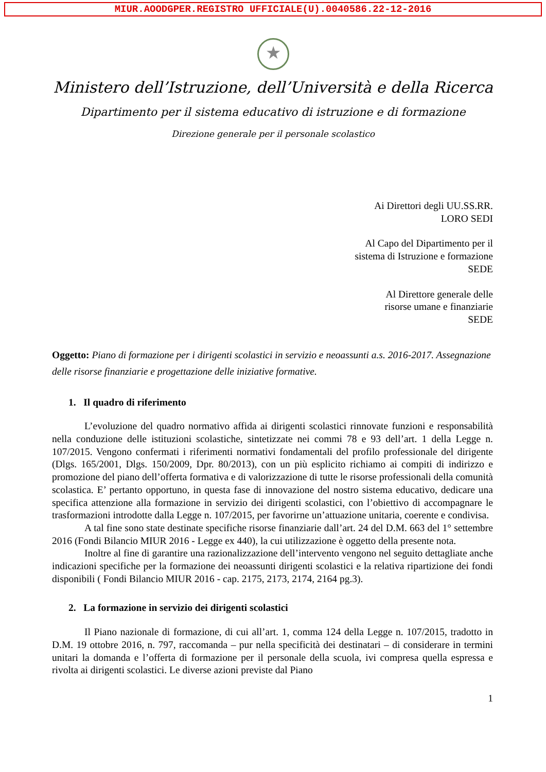MIUR.AOODGPER.REGISTRO UFFICIALE(U).0040586.22-12-2016
★
Ministero dell’Istruzione, dell’Università e della Ricerca
Dipartimento per il sistema educativo di istruzione e di formazione
Direzione generale per il personale scolastico
Ai Direttori degli UU.SS.RR.
LORO SEDI
Al Capo del Dipartimento per il
sistema di Istruzione e formazione
SEDE
Al Direttore generale delle
risorse umane e finanziarie
SEDE
Oggetto: Piano di formazione per i dirigenti scolastici in servizio e neoassunti a.s. 2016-2017. Assegnazione delle risorse finanziarie e progettazione delle iniziative formative.
1. Il quadro di riferimento
L’evoluzione del quadro normativo affida ai dirigenti scolastici rinnovate funzioni e responsabilità nella conduzione delle istituzioni scolastiche, sintetizzate nei commi 78 e 93 dell’art. 1 della Legge n. 107/2015. Vengono confermati i riferimenti normativi fondamentali del profilo professionale del dirigente (Dlgs. 165/2001, Dlgs. 150/2009, Dpr. 80/2013), con un più esplicito richiamo ai compiti di indirizzo e promozione del piano dell’offerta formativa e di valorizzazione di tutte le risorse professionali della comunità scolastica. E’ pertanto opportuno, in questa fase di innovazione del nostro sistema educativo, dedicare una specifica attenzione alla formazione in servizio dei dirigenti scolastici, con l’obiettivo di accompagnare le trasformazioni introdotte dalla Legge n. 107/2015, per favorirne un’attuazione unitaria, coerente e condivisa.
A tal fine sono state destinate specifiche risorse finanziarie dall’art. 24 del D.M. 663 del 1° settembre 2016 (Fondi Bilancio MIUR 2016 - Legge ex 440), la cui utilizzazione è oggetto della presente nota.
Inoltre al fine di garantire una razionalizzazione dell’intervento vengono nel seguito dettagliate anche indicazioni specifiche per la formazione dei neoassunti dirigenti scolastici e la relativa ripartizione dei fondi disponibili ( Fondi Bilancio MIUR 2016 - cap. 2175, 2173, 2174, 2164 pg.3).
2. La formazione in servizio dei dirigenti scolastici
Il Piano nazionale di formazione, di cui all’art. 1, comma 124 della Legge n. 107/2015, tradotto in D.M. 19 ottobre 2016, n. 797, raccomanda – pur nella specificità dei destinatari – di considerare in termini unitari la domanda e l’offerta di formazione per il personale della scuola, ivi compresa quella espressa e rivolta ai dirigenti scolastici. Le diverse azioni previste dal Piano
1